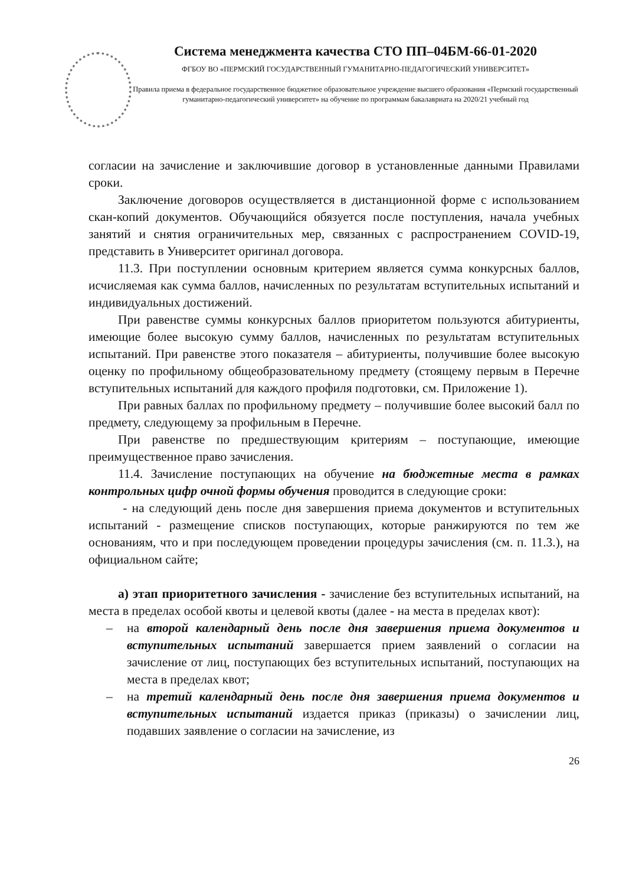Система менеджмента качества СТО ПП–04БМ-66-01-2020
ФГБОУ ВО «ПЕРМСКИЙ ГОСУДАРСТВЕННЫЙ ГУМАНИТАРНО-ПЕДАГОГИЧЕСКИЙ УНИВЕРСИТЕТ»
Правила приема в федеральное государственное бюджетное образовательное учреждение высшего образования «Пермский государственный гуманитарно-педагогический университет» на обучение по программам бакалавриата на 2020/21 учебный год
согласии на зачисление и заключившие договор в установленные данными Правилами сроки.
Заключение договоров осуществляется в дистанционной форме с использованием скан-копий документов. Обучающийся обязуется после поступления, начала учебных занятий и снятия ограничительных мер, связанных с распространением COVID-19, представить в Университет оригинал договора.
11.3. При поступлении основным критерием является сумма конкурсных баллов, исчисляемая как сумма баллов, начисленных по результатам вступительных испытаний и индивидуальных достижений.
При равенстве суммы конкурсных баллов приоритетом пользуются абитуриенты, имеющие более высокую сумму баллов, начисленных по результатам вступительных испытаний. При равенстве этого показателя – абитуриенты, получившие более высокую оценку по профильному общеобразовательному предмету (стоящему первым в Перечне вступительных испытаний для каждого профиля подготовки, см. Приложение 1).
При равных баллах по профильному предмету – получившие более высокий балл по предмету, следующему за профильным в Перечне.
При равенстве по предшествующим критериям – поступающие, имеющие преимущественное право зачисления.
11.4. Зачисление поступающих на обучение на бюджетные места в рамках контрольных цифр очной формы обучения проводится в следующие сроки:
- на следующий день после дня завершения приема документов и вступительных испытаний - размещение списков поступающих, которые ранжируются по тем же основаниям, что и при последующем проведении процедуры зачисления (см. п. 11.3.), на официальном сайте;
а) этап приоритетного зачисления - зачисление без вступительных испытаний, на места в пределах особой квоты и целевой квоты (далее - на места в пределах квот):
– на второй календарный день после дня завершения приема документов и вступительных испытаний завершается прием заявлений о согласии на зачисление от лиц, поступающих без вступительных испытаний, поступающих на места в пределах квот;
– на третий календарный день после дня завершения приема документов и вступительных испытаний издается приказ (приказы) о зачислении лиц, подавших заявление о согласии на зачисление, из
26